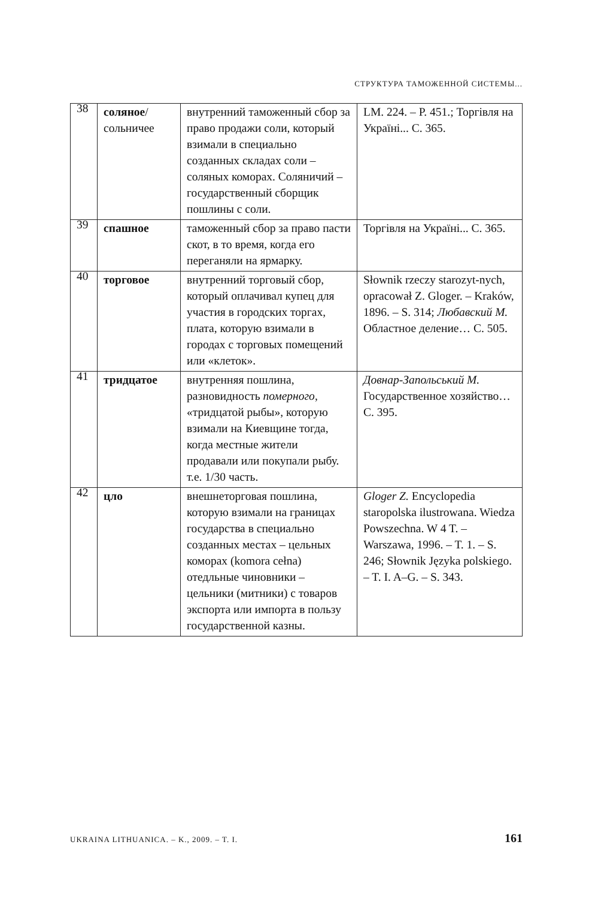СТРУКТУРА ТАМОЖЕННОЙ СИСТЕМЫ...
| 38 | соляное / сольничее | внутренний таможенный сбор за право продажи соли, который взимали в специально созданных складах соли – соляных коморах. Соляничий – государственный сборщик пошлины с соли. | LM. 224. – P. 451.; Торгівля на Україні... С. 365. |
| 39 | спашное | таможенный сбор за право пасти скот, в то время, когда его переганяли на ярмарку. | Торгівля на Україні... С. 365. |
| 40 | торговое | внутренний торговый сбор, который оплачивал купец для участия в городских торгах, плата, которую взимали в городах с торговых помещений или «клеток». | Słownik rzeczy starozyt-nych, opracował Z. Gloger. – Kraków, 1896. – S. 314; Любавский М. Областное деление… С. 505. |
| 41 | тридцатое | внутренняя пошлина, разновидность померного , «тридцатой рыбы», которую взимали на Киевщине тогда, когда местные жители продавали или покупали рыбу. т.е. 1/30 часть. | Довнар-Запольський М. Государственное хозяйство… С. 395. |
| 42 | цло | внешнеторговая пошлина, которую взимали на границах государства в специально созданных местах – цельных коморах (komora cełna) отедльные чиновники – цельники (митники) с товаров экспорта или импорта в пользу государственной казны. | Gloger Z. Encyclopedia staropolska ilustrowana. Wiedza Powszechna. W 4 T. – Warszawa, 1996. – T. 1. – S. 246; Słownik Języka polskiego. – T. I. A–G. – S. 343. |
UKRAINA LITHUANICA. – K., 2009. – T. I. 161